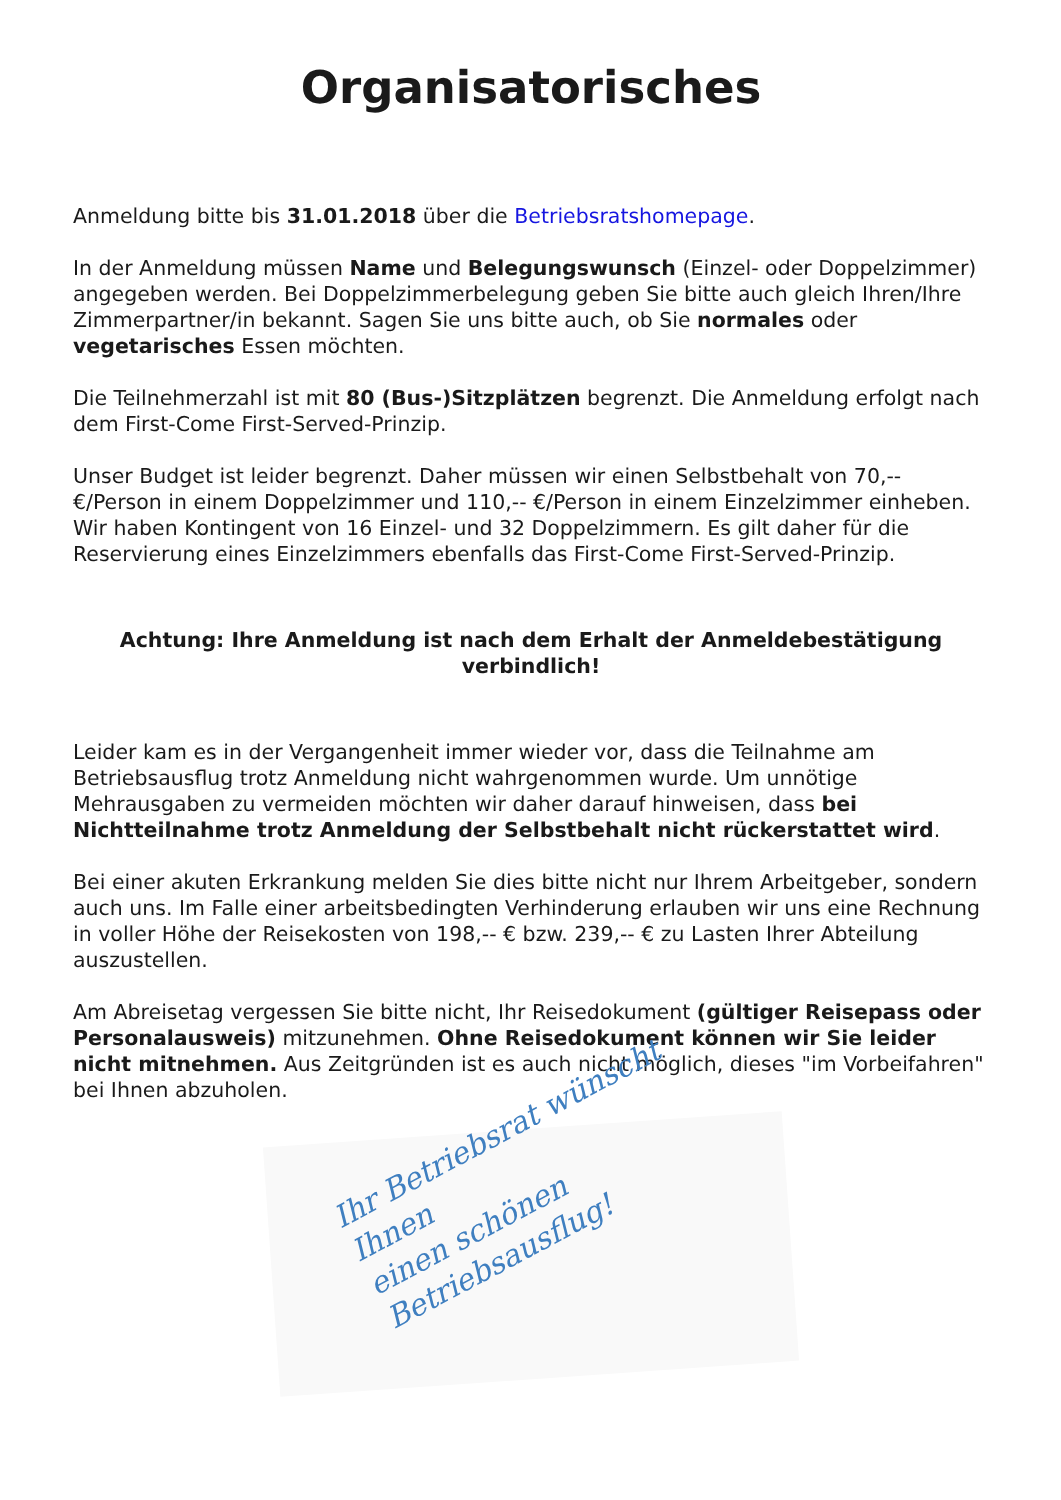Organisatorisches
Anmeldung bitte bis 31.01.2018 über die Betriebsratshomepage.
In der Anmeldung müssen Name und Belegungswunsch (Einzel- oder Doppelzimmer) angegeben werden. Bei Doppelzimmerbelegung geben Sie bitte auch gleich Ihren/Ihre Zimmerpartner/in bekannt. Sagen Sie uns bitte auch, ob Sie normales oder vegetarisches Essen möchten.
Die Teilnehmerzahl ist mit 80 (Bus-)Sitzplätzen begrenzt. Die Anmeldung erfolgt nach dem First-Come First-Served-Prinzip.
Unser Budget ist leider begrenzt. Daher müssen wir einen Selbstbehalt von 70,-- €/Person in einem Doppelzimmer und 110,-- €/Person in einem Einzelzimmer einheben. Wir haben Kontingent von 16 Einzel- und 32 Doppelzimmern. Es gilt daher für die Reservierung eines Einzelzimmers ebenfalls das First-Come First-Served-Prinzip.
Achtung: Ihre Anmeldung ist nach dem Erhalt der Anmeldebestätigung verbindlich!
Leider kam es in der Vergangenheit immer wieder vor, dass die Teilnahme am Betriebsausflug trotz Anmeldung nicht wahrgenommen wurde. Um unnötige Mehrausgaben zu vermeiden möchten wir daher darauf hinweisen, dass bei Nichtteilnahme trotz Anmeldung der Selbstbehalt nicht rückerstattet wird.
Bei einer akuten Erkrankung melden Sie dies bitte nicht nur Ihrem Arbeitgeber, sondern auch uns. Im Falle einer arbeitsbedingten Verhinderung erlauben wir uns eine Rechnung in voller Höhe der Reisekosten von 198,-- € bzw. 239,-- € zu Lasten Ihrer Abteilung auszustellen.
Am Abreisetag vergessen Sie bitte nicht, Ihr Reisedokument (gültiger Reisepass oder Personalausweis) mitzunehmen. Ohne Reisedokument können wir Sie leider nicht mitnehmen. Aus Zeitgründen ist es auch nicht möglich, dieses "im Vorbeifahren" bei Ihnen abzuholen.
Ihr Betriebsrat wünscht Ihnen
einen schönen Betriebsausflug!